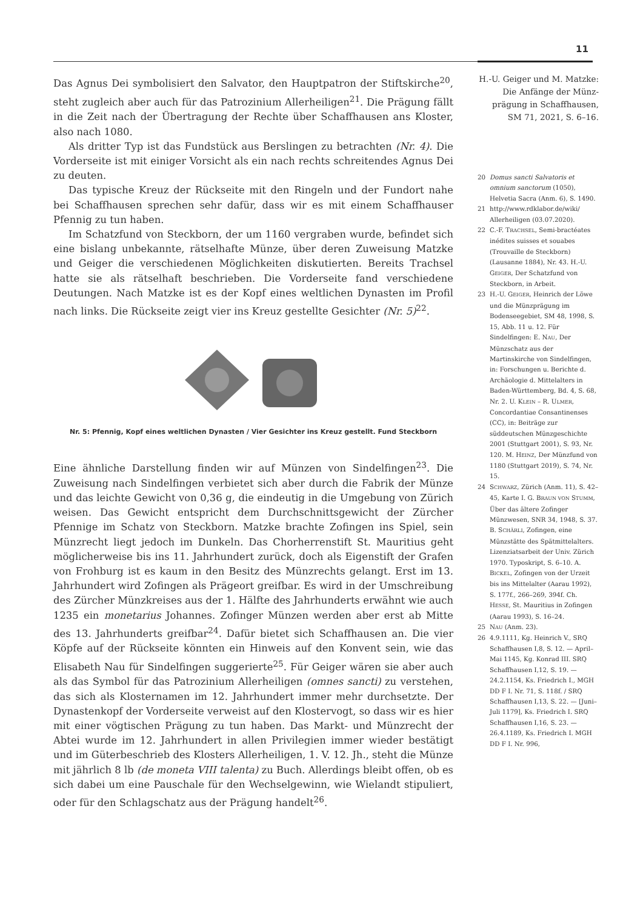11
Das Agnus Dei symbolisiert den Salvator, den Hauptpatron der Stiftskirche<sup>20</sup>, steht zugleich aber auch für das Patrozinium Allerheiligen<sup>21</sup>. Die Prägung fällt in die Zeit nach der Übertragung der Rechte über Schaffhausen ans Kloster, also nach 1080.
Als dritter Typ ist das Fundstück aus Berslingen zu betrachten (Nr. 4). Die Vorderseite ist mit einiger Vorsicht als ein nach rechts schreitendes Agnus Dei zu deuten.
Das typische Kreuz der Rückseite mit den Ringeln und der Fundort nahe bei Schaffhausen sprechen sehr dafür, dass wir es mit einem Schaffhauser Pfennig zu tun haben.
Im Schatzfund von Steckborn, der um 1160 vergraben wurde, befindet sich eine bislang unbekannte, rätselhafte Münze, über deren Zuweisung Matzke und Geiger die verschiedenen Möglichkeiten diskutierten. Bereits Trachsel hatte sie als rätselhaft beschrieben. Die Vorderseite fand verschiedene Deutungen. Nach Matzke ist es der Kopf eines weltlichen Dynasten im Profil nach links. Die Rückseite zeigt vier ins Kreuz gestellte Gesichter (Nr. 5)<sup>22</sup>.
Nr. 5: Pfennig, Kopf eines weltlichen Dynasten / Vier Gesichter ins Kreuz gestellt. Fund Steckborn
Eine ähnliche Darstellung finden wir auf Münzen von Sindelfingen<sup>23</sup>. Die Zuweisung nach Sindelfingen verbietet sich aber durch die Fabrik der Münze und das leichte Gewicht von 0,36 g, die eindeutig in die Umgebung von Zürich weisen. Das Gewicht entspricht dem Durchschnittsgewicht der Zürcher Pfennige im Schatz von Steckborn. Matzke brachte Zofingen ins Spiel, sein Münzrecht liegt jedoch im Dunkeln. Das Chorherrenstift St. Mauritius geht möglicherweise bis ins 11. Jahrhundert zurück, doch als Eigenstift der Grafen von Frohburg ist es kaum in den Besitz des Münzrechts gelangt. Erst im 13. Jahrhundert wird Zofingen als Prägeort greifbar. Es wird in der Umschreibung des Zürcher Münzkreises aus der 1. Hälfte des Jahrhunderts erwähnt wie auch 1235 ein monetarius Johannes. Zofinger Münzen werden aber erst ab Mitte des 13. Jahrhunderts greifbar<sup>24</sup>. Dafür bietet sich Schaffhausen an. Die vier Köpfe auf der Rückseite könnten ein Hinweis auf den Konvent sein, wie das Elisabeth Nau für Sindelfingen suggerierte<sup>25</sup>. Für Geiger wären sie aber auch als das Symbol für das Patrozinium Allerheiligen (omnes sancti) zu verstehen, das sich als Klosternamen im 12. Jahrhundert immer mehr durchsetzte. Der Dynastenkopf der Vorderseite verweist auf den Klostervogt, so dass wir es hier mit einer vögtischen Prägung zu tun haben. Das Markt- und Münzrecht der Abtei wurde im 12. Jahrhundert in allen Privilegien immer wieder bestätigt und im Güterbeschrieb des Klosters Allerheiligen, 1. V. 12. Jh., steht die Münze mit jährlich 8 lb (de moneta VIII talenta) zu Buch. Allerdings bleibt offen, ob es sich dabei um eine Pauschale für den Wechselgewinn, wie Wielandt stipuliert, oder für den Schlagschatz aus der Prägung handelt<sup>26</sup>.
H.-U. Geiger und M. Matzke:
Die Anfänge der Münz­prägung in Schaffhausen,
SM 71, 2021, S. 6–16.
20 Domus sancti Salvatoris et omnium sanctorum (1050), Helvetia Sacra (Anm. 6), S. 1490.
21 http://www.rdklabor.de/wiki/ Allerheiligen (03.07.2020).
22 C.-F. TRACHSEL, Semi-bractéates inédites suisses et souabes (Trouvaille de Steckborn) (Lausanne 1884), Nr. 43. H.-U. GEIGER, Der Schatzfund von Steckborn, in Arbeit.
23 H.-U. GEIGER, Heinrich der Löwe und die Münzprägung im Bodenseegebiet, SM 48, 1998, S. 15, Abb. 11 u. 12. Für Sindelfingen: E. NAU, Der Münzschatz aus der Martinskirche von Sindelfingen, in: Forschungen u. Berichte d. Archäologie d. Mittelalters in Baden-Württemberg, Bd. 4, S. 68, Nr. 2. U. KLEIN – R. ULMER, Concordantiae Consantinenses (CC), in: Beiträge zur süddeutschen Münzgeschichte 2001 (Stuttgart 2001), S. 93, Nr. 120. M. HEINZ, Der Münzfund von 1180 (Stuttgart 2019), S. 74, Nr. 15.
24 SCHWARZ, Zürich (Anm. 11), S. 42–45, Karte I. G. BRAUN VON STUMM, Über das ältere Zofinger Münzwesen, SNR 34, 1948, S. 37. B. SCHÄRLI, Zofingen, eine Münzstätte des Spätmittelalters. Lizenziatsarbeit der Univ. Zürich 1970. Typoskript, S. 6–10. A. BICKEL, Zofingen von der Urzeit bis ins Mittelalter (Aarau 1992), S. 177f., 266–269, 394f. Ch. HESSE, St. Mauritius in Zofingen (Aarau 1993), S. 16–24.
25 NAU (Anm. 23).
26 4.9.1111, Kg. Heinrich V., SRQ Schaffhausen I,8, S. 12. — April–Mai 1145, Kg. Konrad III. SRQ Schaffhausen I,12, S. 19. — 24.2.1154, Ks. Friedrich I., MGH DD F I. Nr. 71, S. 118f. / SRQ Schaffhausen I,13, S. 22. — [Juni–Juli 1179], Ks. Friedrich I. SRQ Schaffhausen I,16, S. 23. — 26.4.1189, Ks. Friedrich I. MGH DD F I. Nr. 996,